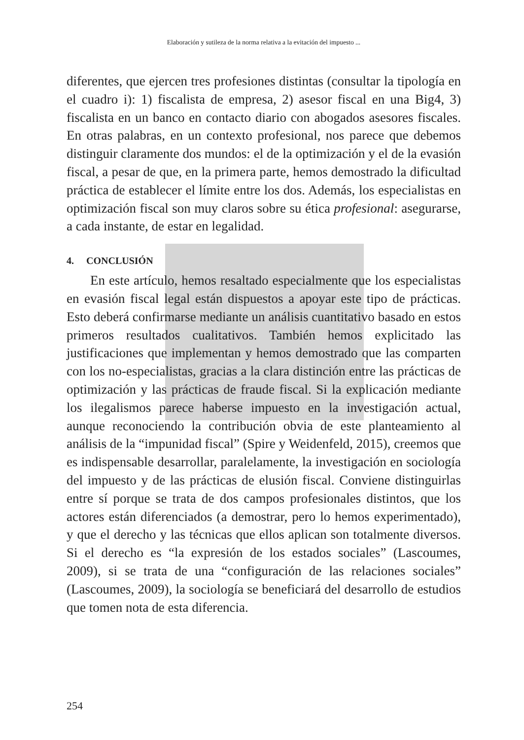Elaboración y sutileza de la norma relativa a la evitación del impuesto ...
diferentes, que ejercen tres profesiones distintas (consultar la tipología en el cuadro i): 1) fiscalista de empresa, 2) asesor fiscal en una Big4, 3) fiscalista en un banco en contacto diario con abogados asesores fiscales. En otras palabras, en un contexto profesional, nos parece que debemos distinguir claramente dos mundos: el de la optimización y el de la evasión fiscal, a pesar de que, en la primera parte, hemos demostrado la dificultad práctica de establecer el límite entre los dos. Además, los especialistas en optimización fiscal son muy claros sobre su ética profesional: asegurarse, a cada instante, de estar en legalidad.
4. CONCLUSIÓN
En este artículo, hemos resaltado especialmente que los especialistas en evasión fiscal legal están dispuestos a apoyar este tipo de prácticas. Esto deberá confirmarse mediante un análisis cuantitativo basado en estos primeros resultados cualitativos. También hemos explicitado las justificaciones que implementan y hemos demostrado que las comparten con los no-especialistas, gracias a la clara distinción entre las prácticas de optimización y las prácticas de fraude fiscal. Si la explicación mediante los ilegalismos parece haberse impuesto en la investigación actual, aunque reconociendo la contribución obvia de este planteamiento al análisis de la “impunidad fiscal” (Spire y Weidenfeld, 2015), creemos que es indispensable desarrollar, paralelamente, la investigación en sociología del impuesto y de las prácticas de elusión fiscal. Conviene distinguirlas entre sí porque se trata de dos campos profesionales distintos, que los actores están diferenciados (a demostrar, pero lo hemos experimentado), y que el derecho y las técnicas que ellos aplican son totalmente diversos. Si el derecho es “la expresión de los estados sociales” (Lascoumes, 2009), si se trata de una “configuración de las relaciones sociales” (Lascoumes, 2009), la sociología se beneficiará del desarrollo de estudios que tomen nota de esta diferencia.
254